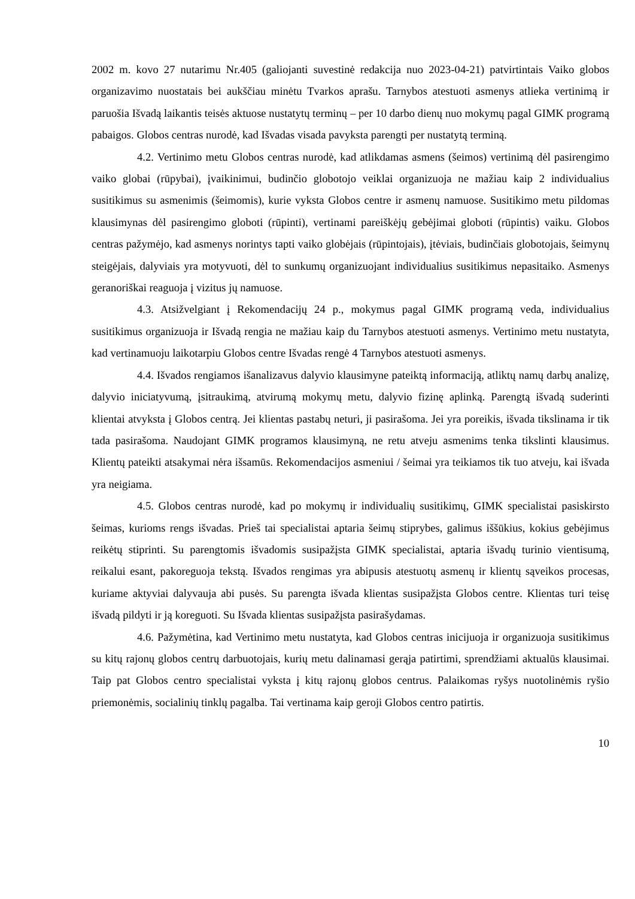2002 m. kovo 27 nutarimu Nr.405 (galiojanti suvestinė redakcija nuo 2023-04-21) patvirtintais Vaiko globos organizavimo nuostatais bei aukščiau minėtu Tvarkos aprašu. Tarnybos atestuoti asmenys atlieka vertinimą ir paruošia Išvadą laikantis teisės aktuose nustatytų terminų – per 10 darbo dienų nuo mokymų pagal GIMK programą pabaigos. Globos centras nurodė, kad Išvadas visada pavyksta parengti per nustatytą terminą.
4.2. Vertinimo metu Globos centras nurodė, kad atlikdamas asmens (šeimos) vertinimą dėl pasirengimo vaiko globai (rūpybai), įvaikinimui, budinčio globotojo veiklai organizuoja ne mažiau kaip 2 individualius susitikimus su asmenimis (šeimomis), kurie vyksta Globos centre ir asmenų namuose. Susitikimo metu pildomas klausimynas dėl pasirengimo globoti (rūpinti), vertinami pareiškėjų gebėjimai globoti (rūpintis) vaiku. Globos centras pažymėjo, kad asmenys norintys tapti vaiko globėjais (rūpintojais), įtėviais, budinčiais globotojais, šeimynų steigėjais, dalyviais yra motyvuoti, dėl to sunkumų organizuojant individualius susitikimus nepasitaiko. Asmenys geranoriškai reaguoja į vizitus jų namuose.
4.3. Atsižvelgiant į Rekomendacijų 24 p., mokymus pagal GIMK programą veda, individualius susitikimus organizuoja ir Išvadą rengia ne mažiau kaip du Tarnybos atestuoti asmenys. Vertinimo metu nustatyta, kad vertinamuoju laikotarpiu Globos centre Išvadas rengė 4 Tarnybos atestuoti asmenys.
4.4. Išvados rengiamos išanalizavus dalyvio klausimyne pateiktą informaciją, atliktų namų darbų analizę, dalyvio iniciatyvumą, įsitraukimą, atvirumą mokymų metu, dalyvio fizinę aplinką. Parengtą išvadą suderinti klientai atvyksta į Globos centrą. Jei klientas pastabų neturi, ji pasirašoma. Jei yra poreikis, išvada tikslinama ir tik tada pasirašoma. Naudojant GIMK programos klausimyną, ne retu atveju asmenims tenka tikslinti klausimus. Klientų pateikti atsakymai nėra išsamūs. Rekomendacijos asmeniui / šeimai yra teikiamos tik tuo atveju, kai išvada yra neigiama.
4.5. Globos centras nurodė, kad po mokymų ir individualių susitikimų, GIMK specialistai pasiskirsto šeimas, kurioms rengs išvadas. Prieš tai specialistai aptaria šeimų stiprybes, galimus iššūkius, kokius gebėjimus reikėtų stiprinti. Su parengtomis išvadomis susipažįsta GIMK specialistai, aptaria išvadų turinio vientisumą, reikalui esant, pakoreguoja tekstą. Išvados rengimas yra abipusis atestuotų asmenų ir klientų sąveikos procesas, kuriame aktyviai dalyvauja abi pusės. Su parengta išvada klientas susipažįsta Globos centre. Klientas turi teisę išvadą pildyti ir ją koreguoti. Su Išvada klientas susipažįsta pasirašydamas.
4.6. Pažymėtina, kad Vertinimo metu nustatyta, kad Globos centras inicijuoja ir organizuoja susitikimus su kitų rajonų globos centrų darbuotojais, kurių metu dalinamasi gerąja patirtimi, sprendžiami aktualūs klausimai. Taip pat Globos centro specialistai vyksta į kitų rajonų globos centrus. Palaikomas ryšys nuotolinėmis ryšio priemonėmis, socialinių tinklų pagalba. Tai vertinama kaip geroji Globos centro patirtis.
10